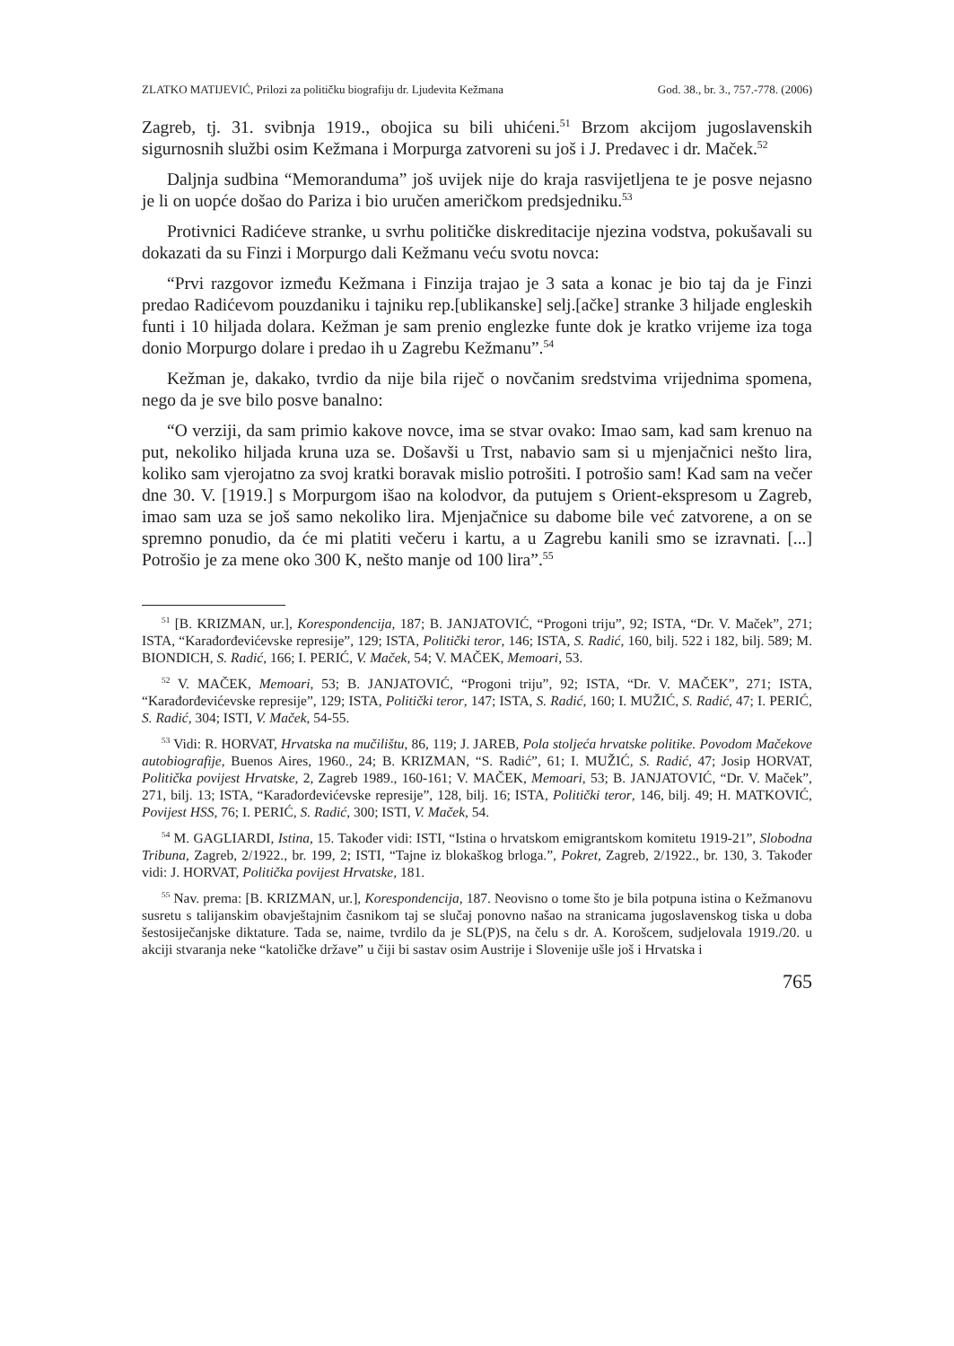ZLATKO MATIJEVIĆ, Prilozi za političku biografiju dr. Ljudevita Kežmana God. 38., br. 3., 757.-778. (2006)
Zagreb, tj. 31. svibnja 1919., obojica su bili uhićeni.<sup>51</sup> Brzom akcijom jugoslavenskih sigurnosnih službi osim Kežmana i Morpurga zatvoreni su još i J. Predavec i dr. Maček.<sup>52</sup>
Daljnja sudbina “Memoranduma” još uvijek nije do kraja rasvijetljena te je posve nejasno je li on uopće došao do Pariza i bio uručen američkom predsjedniku.<sup>53</sup>
Protivnici Radićeve stranke, u svrhu političke diskreditacije njezina vodstva, pokušavali su dokazati da su Finzi i Morpurgo dali Kežmanu veću svotu novca:
“Prvi razgovor između Kežmana i Finzija trajao je 3 sata a konac je bio taj da je Finzi predao Radićevom pouzdaniku i tajniku rep.[ublikanske] selj.[ačke] stranke 3 hiljade engleskih funti i 10 hiljada dolara. Kežman je sam prenio englezke funte dok je kratko vrijeme iza toga donio Morpurgo dolare i predao ih u Zagrebu Kežmanu”.<sup>54</sup>
Kežman je, dakako, tvrdio da nije bila riječ o novčanim sredstvima vrijednima spomena, nego da je sve bilo posve banalno:
“O verziji, da sam primio kakove novce, ima se stvar ovako: Imao sam, kad sam krenuo na put, nekoliko hiljada kruna uza se. Došavši u Trst, nabavio sam si u mjenjačnici nešto lira, koliko sam vjerojatno za svoj kratki boravak mislio potrošiti. I potrošio sam! Kad sam na večer dne 30. V. [1919.] s Morpurgom išao na kolodvor, da putujem s Orient-ekspresom u Zagreb, imao sam uza se još samo nekoliko lira. Mjenjačnice su dabome bile već zatvorene, a on se spremno ponudio, da će mi platiti večeru i kartu, a u Zagrebu kanili smo se izravnati. [...] Potrošio je za mene oko 300 K, nešto manje od 100 lira”.<sup>55</sup>
<sup>51</sup> [B. KRIZMAN, ur.], Korespondencija, 187; B. JANJATOVIĆ, “Progoni triju”, 92; ISTA, “Dr. V. Maček”, 271; ISTA, “Karađorđevićevske represije”, 129; ISTA, Politički teror, 146; ISTA, S. Radić, 160, bilj. 522 i 182, bilj. 589; M. BIONDICH, S. Radić, 166; I. PERIĆ, V. Maček, 54; V. MAČEK, Memoari, 53.
<sup>52</sup> V. MAČEK, Memoari, 53; B. JANJATOVIĆ, “Progoni triju”, 92; ISTA, “Dr. V. MAČEK”, 271; ISTA, “Karađorđevićevske represije”, 129; ISTA, Politički teror, 147; ISTA, S. Radić, 160; I. MUŽIĆ, S. Radić, 47; I. PERIĆ, S. Radić, 304; ISTI, V. Maček, 54-55.
<sup>53</sup> Vidi: R. HORVAT, Hrvatska na mučilištu, 86, 119; J. JAREB, Pola stoljeća hrvatske politike. Povodom Mačekove autobiografije, Buenos Aires, 1960., 24; B. KRIZMAN, “S. Radić”, 61; I. MUŽIĆ, S. Radić, 47; Josip HORVAT, Politička povijest Hrvatske, 2, Zagreb 1989., 160-161; V. MAČEK, Memoari, 53; B. JANJATOVIĆ, “Dr. V. Maček”, 271, bilj. 13; ISTA, “Karađorđevićevske represije”, 128, bilj. 16; ISTA, Politički teror, 146, bilj. 49; H. MATKOVIĆ, Povijest HSS, 76; I. PERIĆ, S. Radić, 300; ISTI, V. Maček, 54.
<sup>54</sup> M. GAGLIARDI, Istina, 15. Također vidi: ISTI, “Istina o hrvatskom emigrantskom komitetu 1919-21”, Slobodna Tribuna, Zagreb, 2/1922., br. 199, 2; ISTI, “Tajne iz blokaškog brloga.”, Pokret, Zagreb, 2/1922., br. 130, 3. Također vidi: J. HORVAT, Politička povijest Hrvatske, 181.
<sup>55</sup> Nav. prema: [B. KRIZMAN, ur.], Korespondencija, 187. Neovisno o tome što je bila potpuna istina o Kežmanovu susretu s talijanskim obavještajnim časnikom taj se slučaj ponovno našao na stranicama jugoslavenskog tiska u doba šestosiječanjske diktature. Tada se, naime, tvrdilo da je SL(P)S, na čelu s dr. A. Korošcem, sudjelovala 1919./20. u akciji stvaranja neke “katoličke države” u čiji bi sastav osim Austrije i Slovenije ušle još i Hrvatska i
765